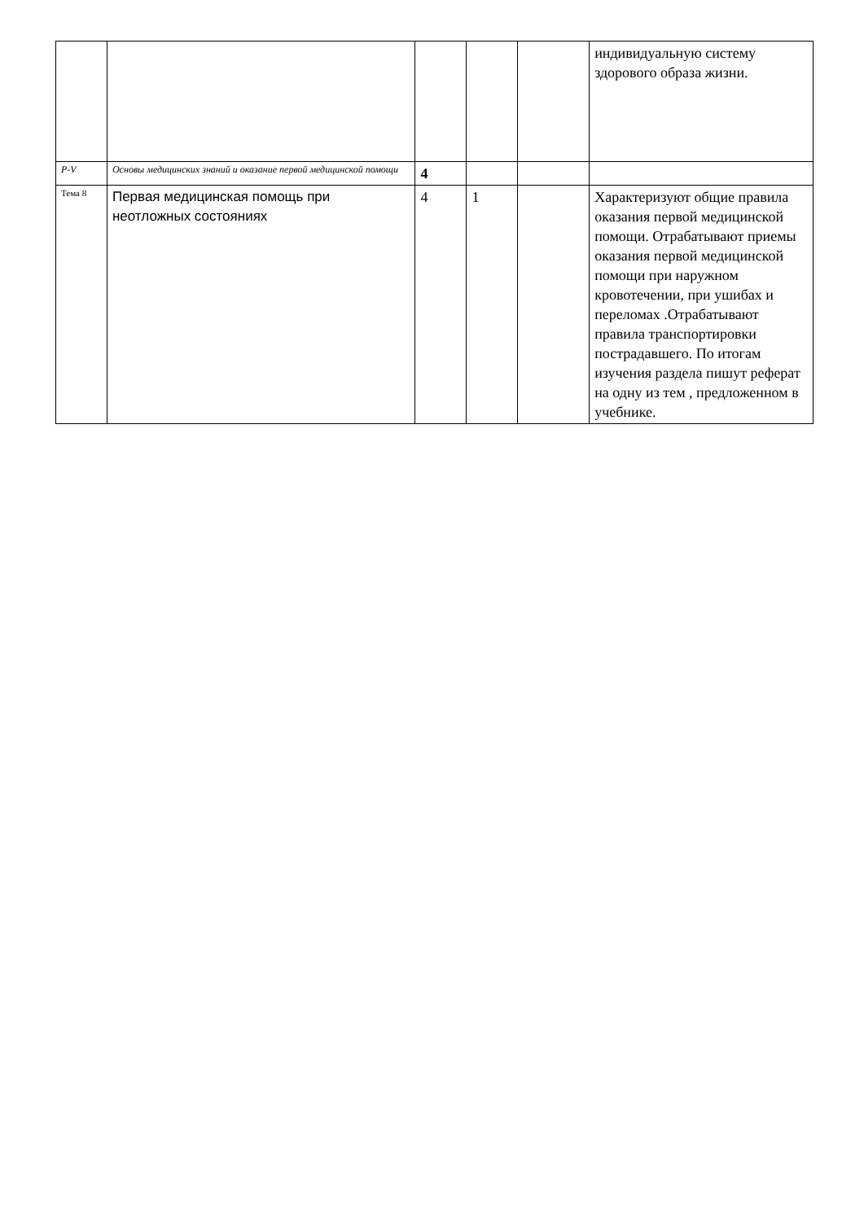| | | | | | индивидуальную систему здорового образа жизни. |
| Р-V | Основы медицинских знаний и оказание первой медицинской помощи | 4 | | | |
| Тема 8 | Первая медицинская помощь при неотложных состояниях | 4 | 1 | | Характеризуют общие правила оказания первой медицинской помощи. Отрабатывают приемы оказания первой медицинской помощи при наружном кровотечении, при ушибах и переломах .Отрабатывают правила транспортировки пострадавшего. По итогам изучения раздела пишут реферат на одну из тем , предложенном в учебнике. |